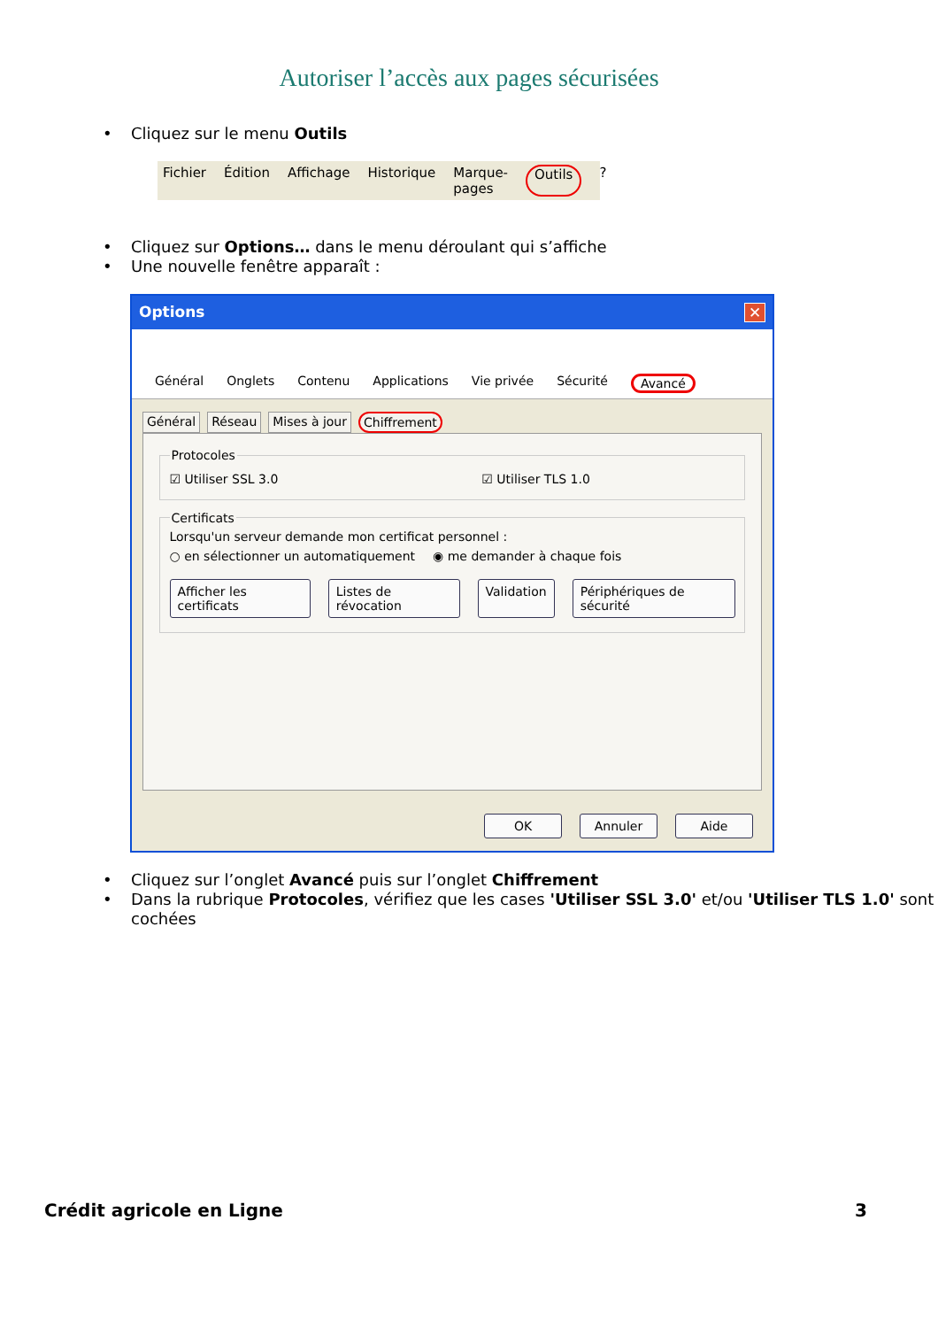Autoriser l’accès aux pages sécurisées
• Cliquez sur le menu Outils
Fichier Édition Affichage Historique Marque-pages Outils?
• Cliquez sur Options… dans le menu déroulant qui s’affiche
• Une nouvelle fenêtre apparaît :
Options ✕
Général Onglets Contenu Applications Vie privée Sécurité Avancé
Général Réseau Mises à jour Chiffrement
Protocoles
☑ Utiliser SSL 3.0 ☑ Utiliser TLS 1.0
Certificats
Lorsqu'un serveur demande mon certificat personnel :
○ en sélectionner un automatiquement ◉ me demander à chaque fois
Afficher les certificats Listes de révocation Validation Périphériques de sécurité
OK Annuler Aide
• Cliquez sur l’onglet Avancé puis sur l’onglet Chiffrement
• Dans la rubrique Protocoles, vérifiez que les cases 'Utiliser SSL 3.0' et/ou 'Utiliser TLS 1.0' sont cochées
Crédit agricole en Ligne 3